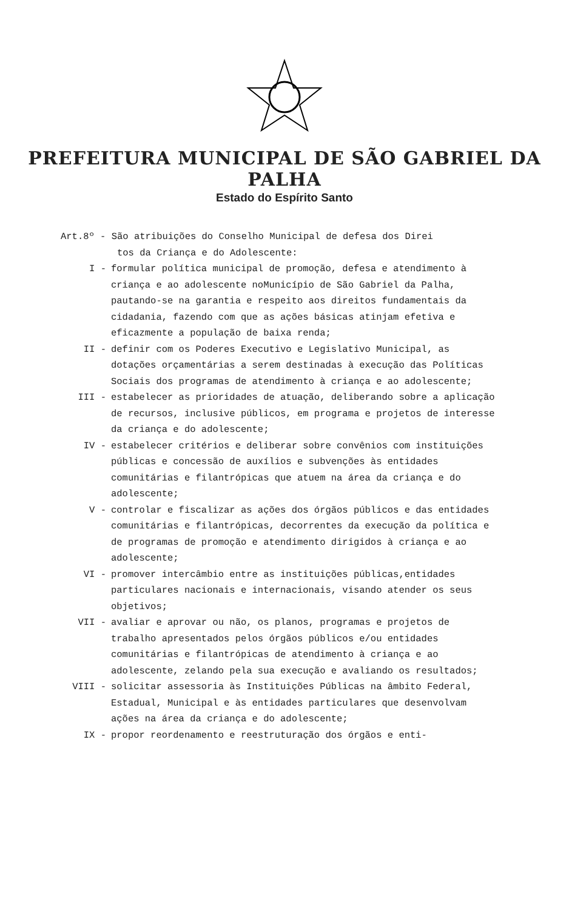PREFEITURA MUNICIPAL DE SÃO GABRIEL DA PALHA
Estado do Espírito Santo
Art.8º - São atribuições do Conselho Municipal de defesa dos Direi
tos da Criança e do Adolescente:
I - formular política municipal de promoção, defesa e atendimento à criança e ao adolescente noMunicípio de São Gabriel da Palha, pautando-se na garantia e respeito aos direitos fundamentais da cidadania, fazendo com que as ações básicas atinjam efetiva e eficazmente a população de baixa renda;
II - definir com os Poderes Executivo e Legislativo Municipal, as dotações orçamentárias a serem destinadas à execução das Políticas Sociais dos programas de atendimento à criança e ao adolescente;
III - estabelecer as prioridades de atuação, deliberando sobre a aplicação de recursos, inclusive públicos, em programa e projetos de interesse da criança e do adolescente;
IV - estabelecer critérios e deliberar sobre convênios com instituições públicas e concessão de auxílios e subvenções às entidades comunitárias e filantrópicas que atuem na área da criança e do adolescente;
V - controlar e fiscalizar as ações dos órgãos públicos e das entidades comunitárias e filantrópicas, decorrentes da execução da política e de programas de promoção e atendimento dirigidos à criança e ao adolescente;
VI - promover intercâmbio entre as instituições públicas,entidades particulares nacionais e internacionais, visando atender os seus objetivos;
VII - avaliar e aprovar ou não, os planos, programas e projetos de trabalho apresentados pelos órgãos públicos e/ou entidades comunitárias e filantrópicas de atendimento à criança e ao adolescente, zelando pela sua execução e avaliando os resultados;
VIII - solicitar assessoria às Instituições Públicas na âmbito Federal, Estadual, Municipal e às entidades particulares que desenvolvam ações na área da criança e do adolescente;
IX - propor reordenamento e reestruturação dos órgãos e enti-